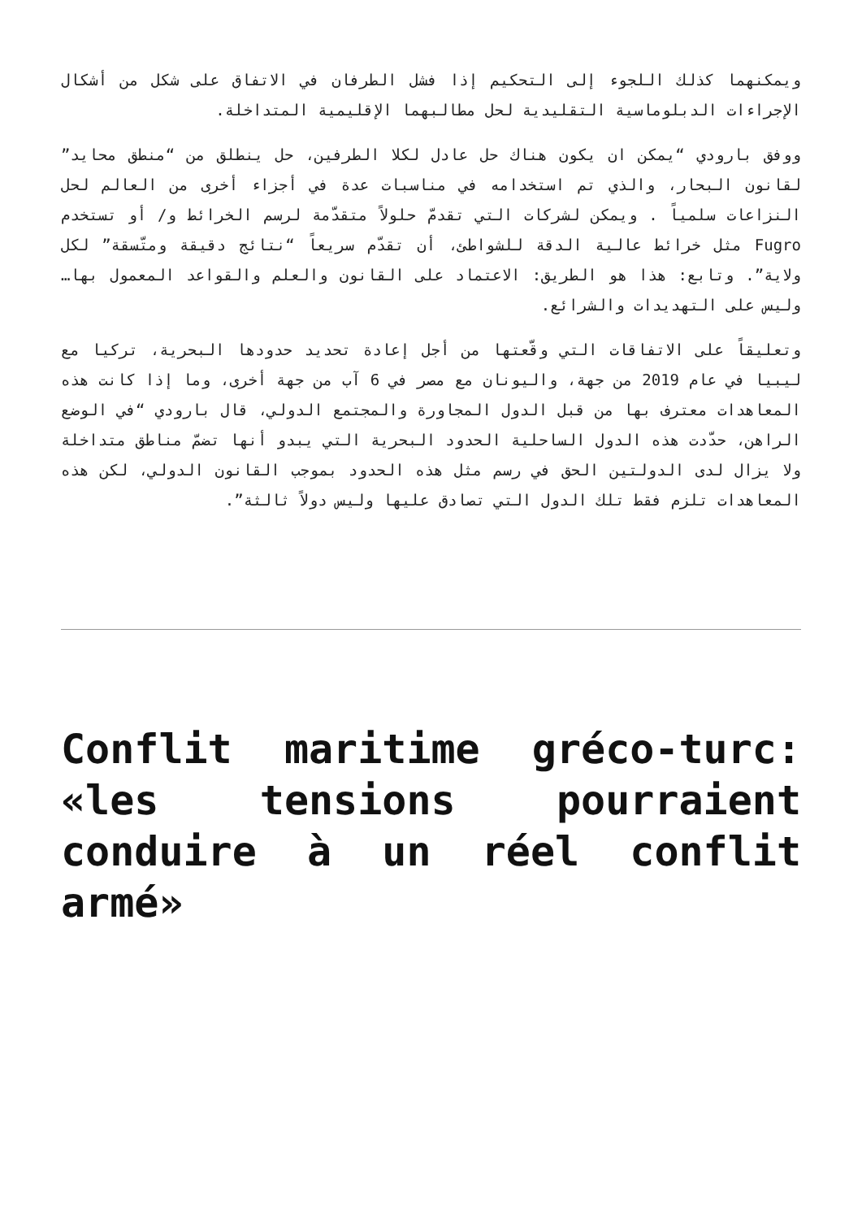ويمكنهما كذلك اللجوء إلى التحكيم إذا فشل الطرفان في الاتفاق على شكل من أشكال الإجراءات الدبلوماسية التقليدية لحل مطالبهما الإقليمية المتداخلة.
ووفق بارودي “يمكن ان يكون هناك حل عادل لكلا الطرفين، حل ينطلق من “منطق محايد” لقانون البحار، والذي تم استخدامه في مناسبات عدة في أجزاء أخرى من العالم لحل النزاعات سلمياً . ويمكن لشركات التي تقدمّ حلولاً متقدّمة لرسم الخرائط و/ أو تستخدم Fugro مثل خرائط عالية الدقة للشواطئ، أن تقدّم سريعاً “نتائج دقيقة ومتّسقة” لكل ولاية”. وتابع: هذا هو الطريق: الاعتماد على القانون والعلم والقواعد المعمول بها… وليس على التهديدات والشرائع.
وتعليقاً على الاتفاقات التي وقّعتها من أجل إعادة تحديد حدودها البحرية، تركيا مع ليبيا في عام 2019 من جهة، واليونان مع مصر في 6 آب من جهة أخرى، وما إذا كانت هذه المعاهدات معترف بها من قبل الدول المجاورة والمجتمع الدولي، قال بارودي “في الوضع الراهن، حدّدت هذه الدول الساحلية الحدود البحرية التي يبدو أنها تضمّ مناطق متداخلة ولا يزال لدى الدولتين الحق في رسم مثل هذه الحدود بموجب القانون الدولي، لكن هذه المعاهدات تلزم فقط تلك الدول التي تصادق عليها وليس دولاً ثالثة”.
Conflit maritime gréco-turc: «les tensions pourraient conduire à un réel conflit armé»